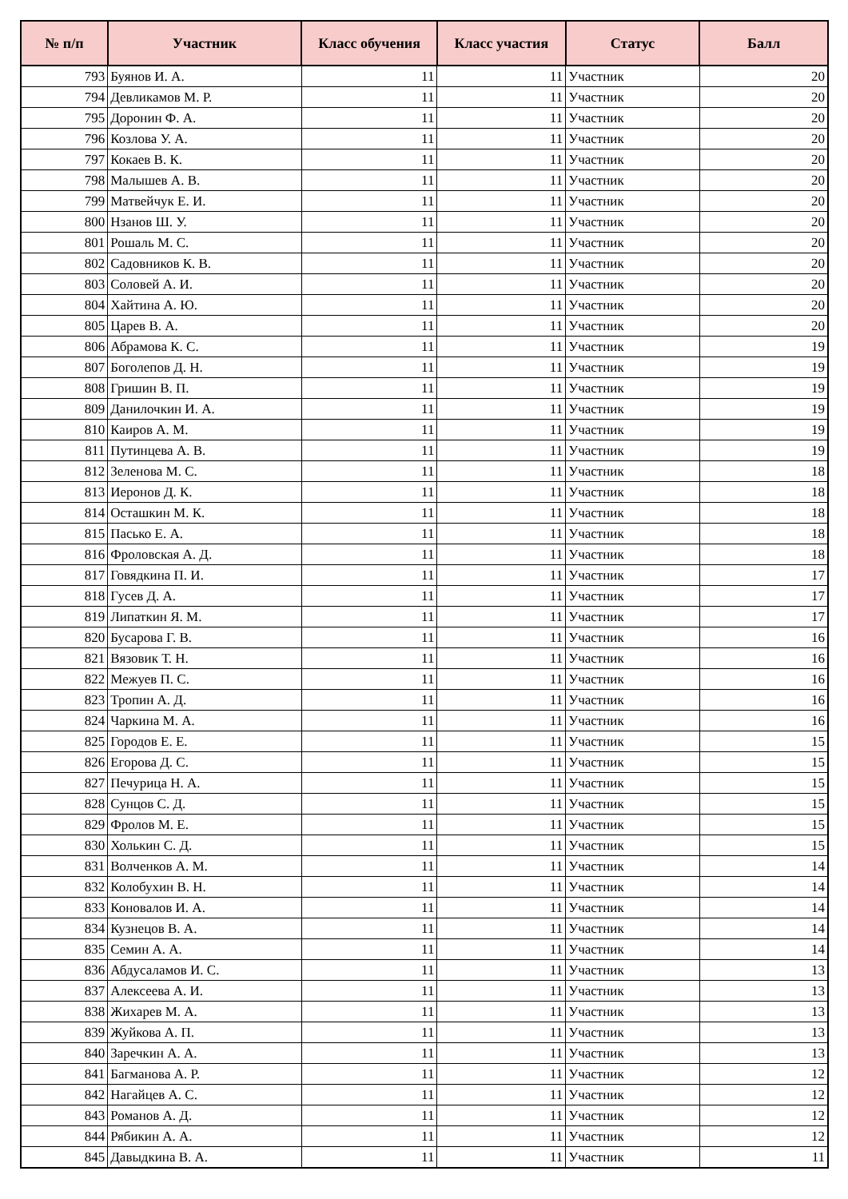| № п/п | Участник | Класс обучения | Класс участия | Статус | Балл |
| --- | --- | --- | --- | --- | --- |
| 793 | Буянов И. А. | 11 | 11 | Участник | 20 |
| 794 | Девликамов М. Р. | 11 | 11 | Участник | 20 |
| 795 | Доронин Ф. А. | 11 | 11 | Участник | 20 |
| 796 | Козлова У. А. | 11 | 11 | Участник | 20 |
| 797 | Кокаев В. К. | 11 | 11 | Участник | 20 |
| 798 | Малышев А. В. | 11 | 11 | Участник | 20 |
| 799 | Матвейчук Е. И. | 11 | 11 | Участник | 20 |
| 800 | Нзанов Ш. У. | 11 | 11 | Участник | 20 |
| 801 | Рошаль М. С. | 11 | 11 | Участник | 20 |
| 802 | Садовников К. В. | 11 | 11 | Участник | 20 |
| 803 | Соловей А. И. | 11 | 11 | Участник | 20 |
| 804 | Хайтина А. Ю. | 11 | 11 | Участник | 20 |
| 805 | Царев В. А. | 11 | 11 | Участник | 20 |
| 806 | Абрамова К. С. | 11 | 11 | Участник | 19 |
| 807 | Боголепов Д. Н. | 11 | 11 | Участник | 19 |
| 808 | Гришин В. П. | 11 | 11 | Участник | 19 |
| 809 | Данилочкин И. А. | 11 | 11 | Участник | 19 |
| 810 | Каиров А. М. | 11 | 11 | Участник | 19 |
| 811 | Путинцева А. В. | 11 | 11 | Участник | 19 |
| 812 | Зеленова М. С. | 11 | 11 | Участник | 18 |
| 813 | Иеронов Д. К. | 11 | 11 | Участник | 18 |
| 814 | Осташкин М. К. | 11 | 11 | Участник | 18 |
| 815 | Пасько Е. А. | 11 | 11 | Участник | 18 |
| 816 | Фроловская А. Д. | 11 | 11 | Участник | 18 |
| 817 | Говядкина П. И. | 11 | 11 | Участник | 17 |
| 818 | Гусев Д. А. | 11 | 11 | Участник | 17 |
| 819 | Липаткин Я. М. | 11 | 11 | Участник | 17 |
| 820 | Бусарова Г. В. | 11 | 11 | Участник | 16 |
| 821 | Вязовик Т. Н. | 11 | 11 | Участник | 16 |
| 822 | Межуев П. С. | 11 | 11 | Участник | 16 |
| 823 | Тропин А. Д. | 11 | 11 | Участник | 16 |
| 824 | Чаркина М. А. | 11 | 11 | Участник | 16 |
| 825 | Городов Е. Е. | 11 | 11 | Участник | 15 |
| 826 | Егорова Д. С. | 11 | 11 | Участник | 15 |
| 827 | Печурица Н. А. | 11 | 11 | Участник | 15 |
| 828 | Сунцов С. Д. | 11 | 11 | Участник | 15 |
| 829 | Фролов М. Е. | 11 | 11 | Участник | 15 |
| 830 | Холькин С. Д. | 11 | 11 | Участник | 15 |
| 831 | Волченков А. М. | 11 | 11 | Участник | 14 |
| 832 | Колобухин В. Н. | 11 | 11 | Участник | 14 |
| 833 | Коновалов И. А. | 11 | 11 | Участник | 14 |
| 834 | Кузнецов В. А. | 11 | 11 | Участник | 14 |
| 835 | Семин А. А. | 11 | 11 | Участник | 14 |
| 836 | Абдусаламов И. С. | 11 | 11 | Участник | 13 |
| 837 | Алексеева А. И. | 11 | 11 | Участник | 13 |
| 838 | Жихарев М. А. | 11 | 11 | Участник | 13 |
| 839 | Жуйкова А. П. | 11 | 11 | Участник | 13 |
| 840 | Заречкин А. А. | 11 | 11 | Участник | 13 |
| 841 | Багманова А. Р. | 11 | 11 | Участник | 12 |
| 842 | Нагайцев А. С. | 11 | 11 | Участник | 12 |
| 843 | Романов А. Д. | 11 | 11 | Участник | 12 |
| 844 | Рябикин А. А. | 11 | 11 | Участник | 12 |
| 845 | Давыдкина В. А. | 11 | 11 | Участник | 11 |